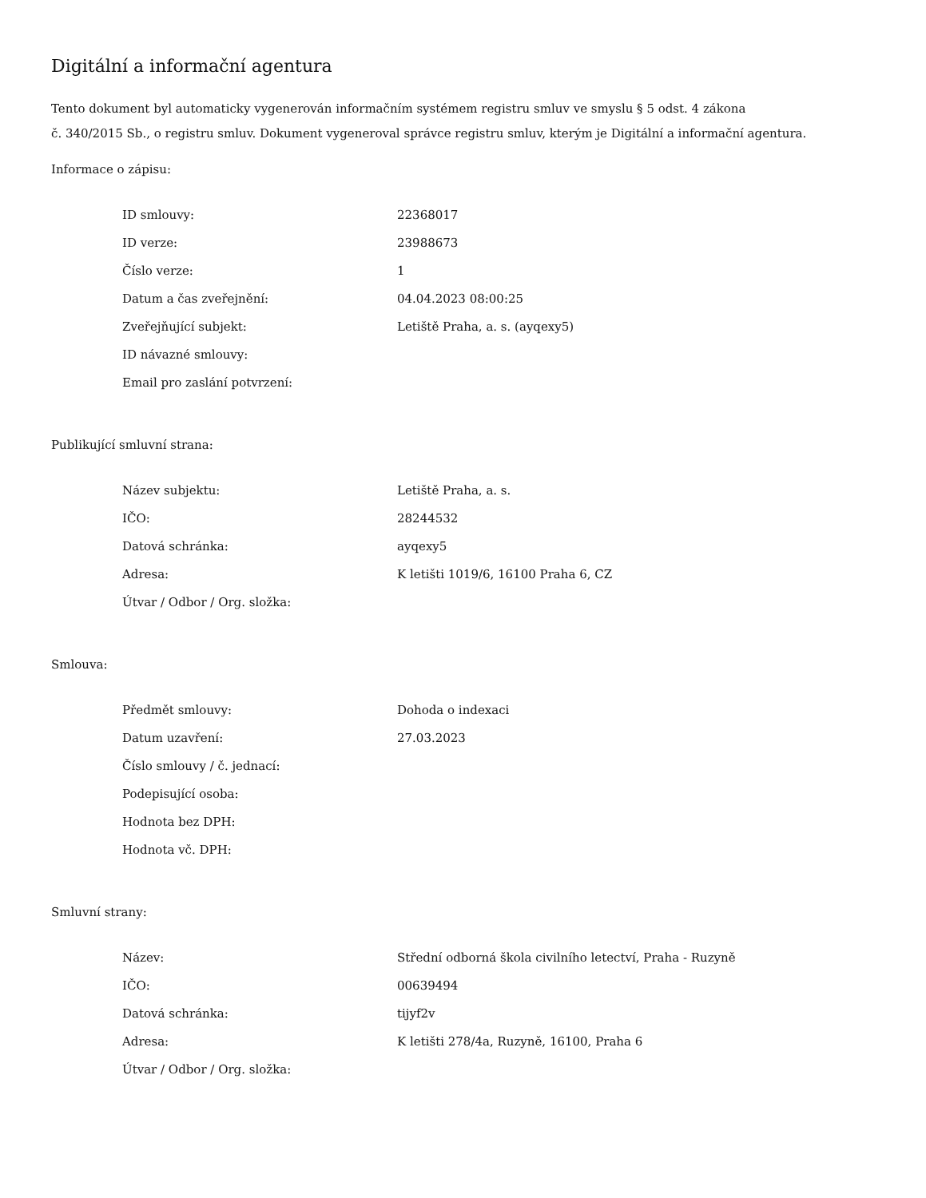Digitální a informační agentura
Tento dokument byl automaticky vygenerován informačním systémem registru smluv ve smyslu § 5 odst. 4 zákona
č. 340/2015 Sb., o registru smluv. Dokument vygeneroval správce registru smluv, kterým je Digitální a informační agentura.
Informace o zápisu:
| ID smlouvy: | 22368017 |
| ID verze: | 23988673 |
| Číslo verze: | 1 |
| Datum a čas zveřejnění: | 04.04.2023 08:00:25 |
| Zveřejňující subjekt: | Letiště Praha, a. s. (ayqexy5) |
| ID návazné smlouvy: | |
| Email pro zaslání potvrzení: | |
Publikující smluvní strana:
| Název subjektu: | Letiště Praha, a. s. |
| IČO: | 28244532 |
| Datová schránka: | ayqexy5 |
| Adresa: | K letišti 1019/6, 16100 Praha 6, CZ |
| Útvar / Odbor / Org. složka: | |
Smlouva:
| Předmět smlouvy: | Dohoda o indexaci |
| Datum uzavření: | 27.03.2023 |
| Číslo smlouvy / č. jednací: | |
| Podepisující osoba: | |
| Hodnota bez DPH: | |
| Hodnota vč. DPH: | |
Smluvní strany:
| Název: | Střední odborná škola civilního letectví, Praha - Ruzyně |
| IČO: | 00639494 |
| Datová schránka: | tijyf2v |
| Adresa: | K letišti 278/4a, Ruzyně, 16100, Praha 6 |
| Útvar / Odbor / Org. složka: | |